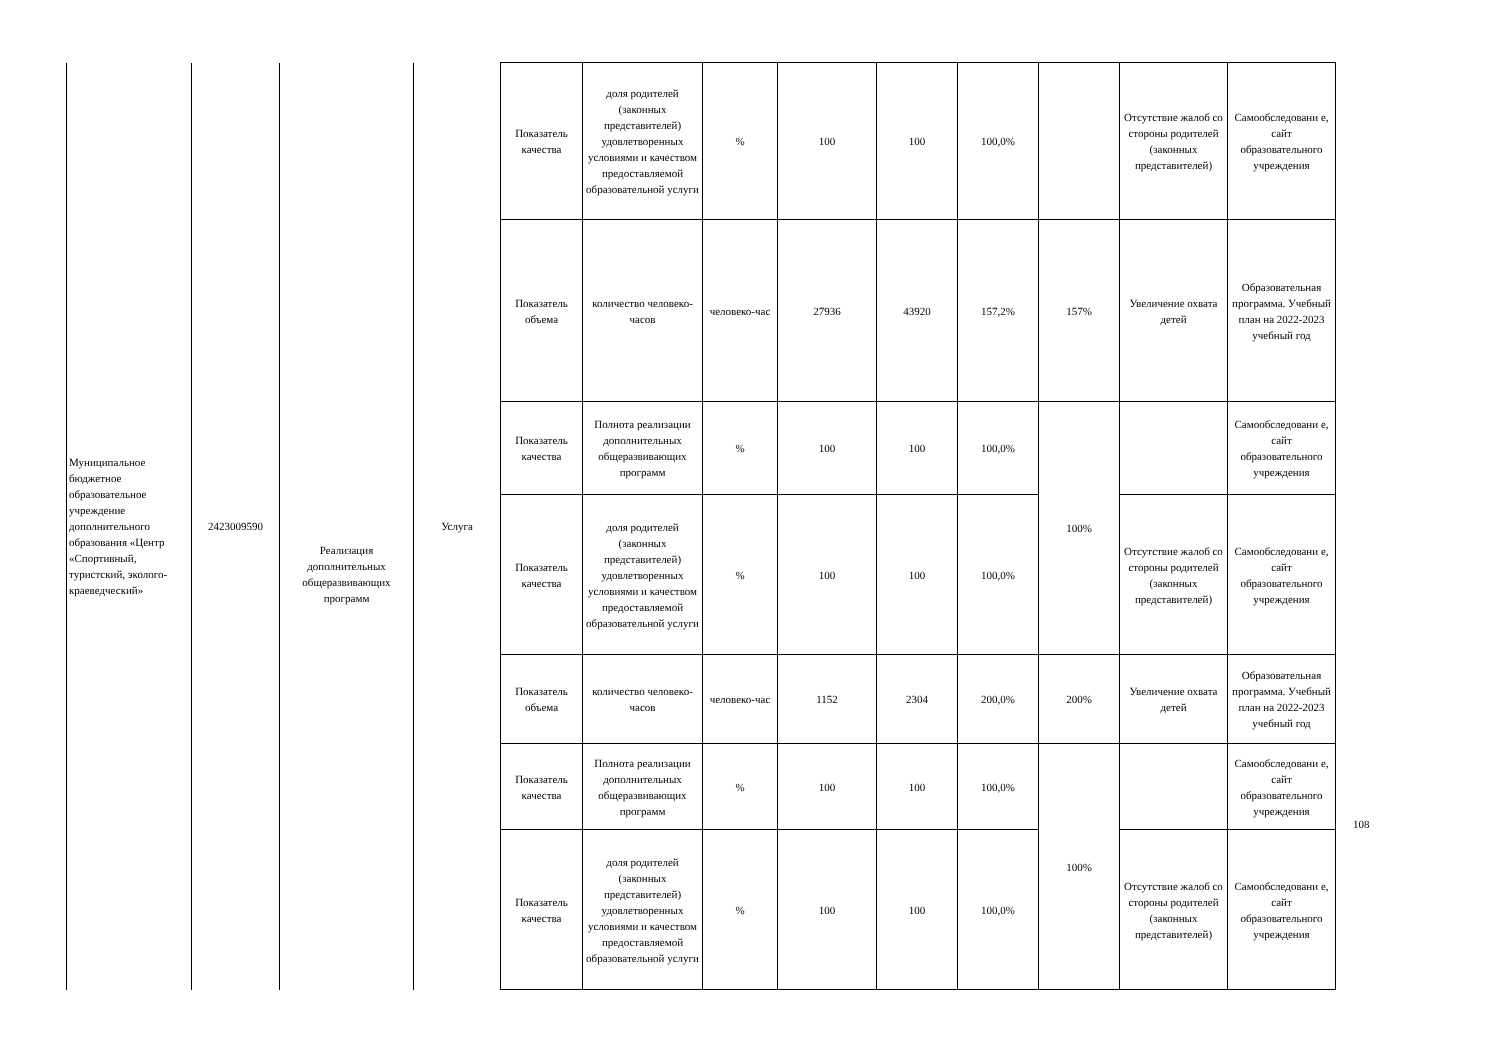| Муниципальное бюджетное образовательное учреждение дополнительного образования «Центр «Спортивный, туристский, эколого-краеведческий» | 2423009590 | Реализация дополнительных общеразвивающих программ | Услуга | Показатель качества | доля родителей (законных представителей) удовлетворенных условиями и качеством предоставляемой образовательной услуги | % | 100 | 100 | 100,0% | | Отсутствие жалоб со стороны родителей (законных представителей) | Самообследовани е, сайт образовательного учреждения |
| | | | | Показатель объема | количество человеко-часов | человеко-час | 27936 | 43920 | 157,2% | 157% | Увеличение охвата детей | Образовательная программа. Учебный план на 2022-2023 учебный год |
| | | | | Показатель качества | Полнота реализации дополнительных общеразвивающих программ | % | 100 | 100 | 100,0% | 100% | | Самообследовани е, сайт образовательного учреждения |
| | | | | Показатель качества | доля родителей (законных представителей) удовлетворенных условиями и качеством предоставляемой образовательной услуги | % | 100 | 100 | 100,0% | | Отсутствие жалоб со стороны родителей (законных представителей) | Самообследовани е, сайт образовательного учреждения |
| | | | | Показатель объема | количество человеко-часов | человеко-час | 1152 | 2304 | 200,0% | 200% | Увеличение охвата детей | Образовательная программа. Учебный план на 2022-2023 учебный год |
| | | | | Показатель качества | Полнота реализации дополнительных общеразвивающих программ | % | 100 | 100 | 100,0% | 100% | | Самообследовани е, сайт образовательного учреждения |
| | | | | Показатель качества | доля родителей (законных представителей) удовлетворенных условиями и качеством предоставляемой образовательной услуги | % | 100 | 100 | 100,0% | | Отсутствие жалоб со стороны родителей (законных представителей) | Самообследовани е, сайт образовательного учреждения |
108